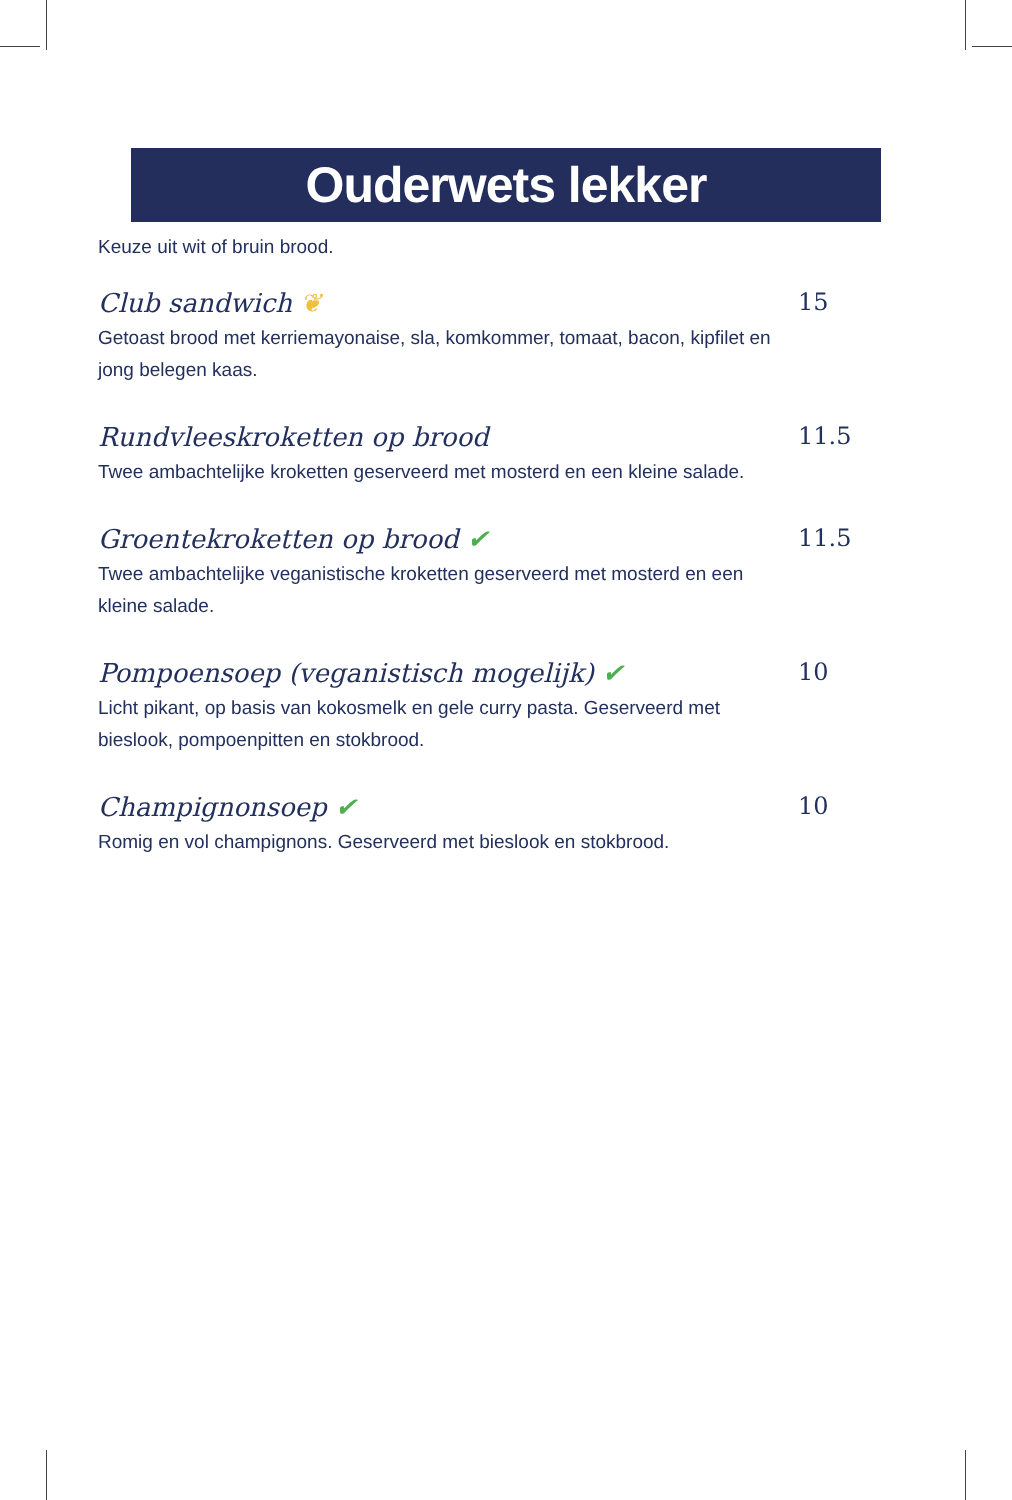Ouderwets lekker
Keuze uit wit of bruin brood.
Club sandwich ❦ 15
Getoast brood met kerriemayonaise, sla, komkommer, tomaat, bacon, kipfilet en jong belegen kaas.
Rundvleeskroketten op brood 11.5
Twee ambachtelijke kroketten geserveerd met mosterd en een kleine salade.
Groentekroketten op brood ✔ 11.5
Twee ambachtelijke veganistische kroketten geserveerd met mosterd en een kleine salade.
Pompoensoep (veganistisch mogelijk) ✔ 10
Licht pikant, op basis van kokosmelk en gele curry pasta. Geserveerd met bieslook, pompoenpitten en stokbrood.
Champignonsoep ✔ 10
Romig en vol champignons. Geserveerd met bieslook en stokbrood.